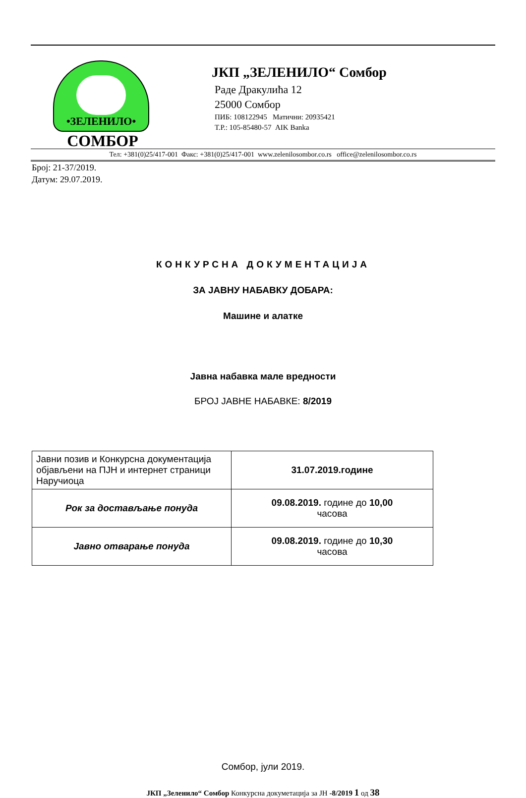•ЗЕЛЕНИЛО•
СОМБОР
ЈКП „ЗЕЛЕНИЛО“ Сомбор
Раде Дракулића 12
25000 Сомбор
ПИБ: 108122945 Матични: 20935421
Т.Р.: 105-85480-57 AIK Banka
Тел: +381(0)25/417-001 Факс: +381(0)25/417-001 www.zelenilosombor.co.rs office@zelenilosombor.co.rs
Број: 21-37/2019.
Датум: 29.07.2019.
КОНКУРСНА ДОКУМЕНТАЦИЈА
ЗА ЈАВНУ НАБАВКУ ДОБАРА:
Машине и алатке
Јавна набавка мале вредности
БРОЈ ЈАВНЕ НАБАВКЕ: 8/2019
| Јавни позив и Конкурсна документација објављени на ПЈН и интернет страници Наручиоца | 31.07.2019.године |
| Рок за достављање понуда | 09.08.2019. године до 10,00 часова |
| Јавно отварање понуда | 09.08.2019. године до 10,30 часова |
Сомбор, јули 2019.
ЈКП „Зеленило“ Сомбор Конкурсна докуметација за ЈН -8/2019 1 од 38